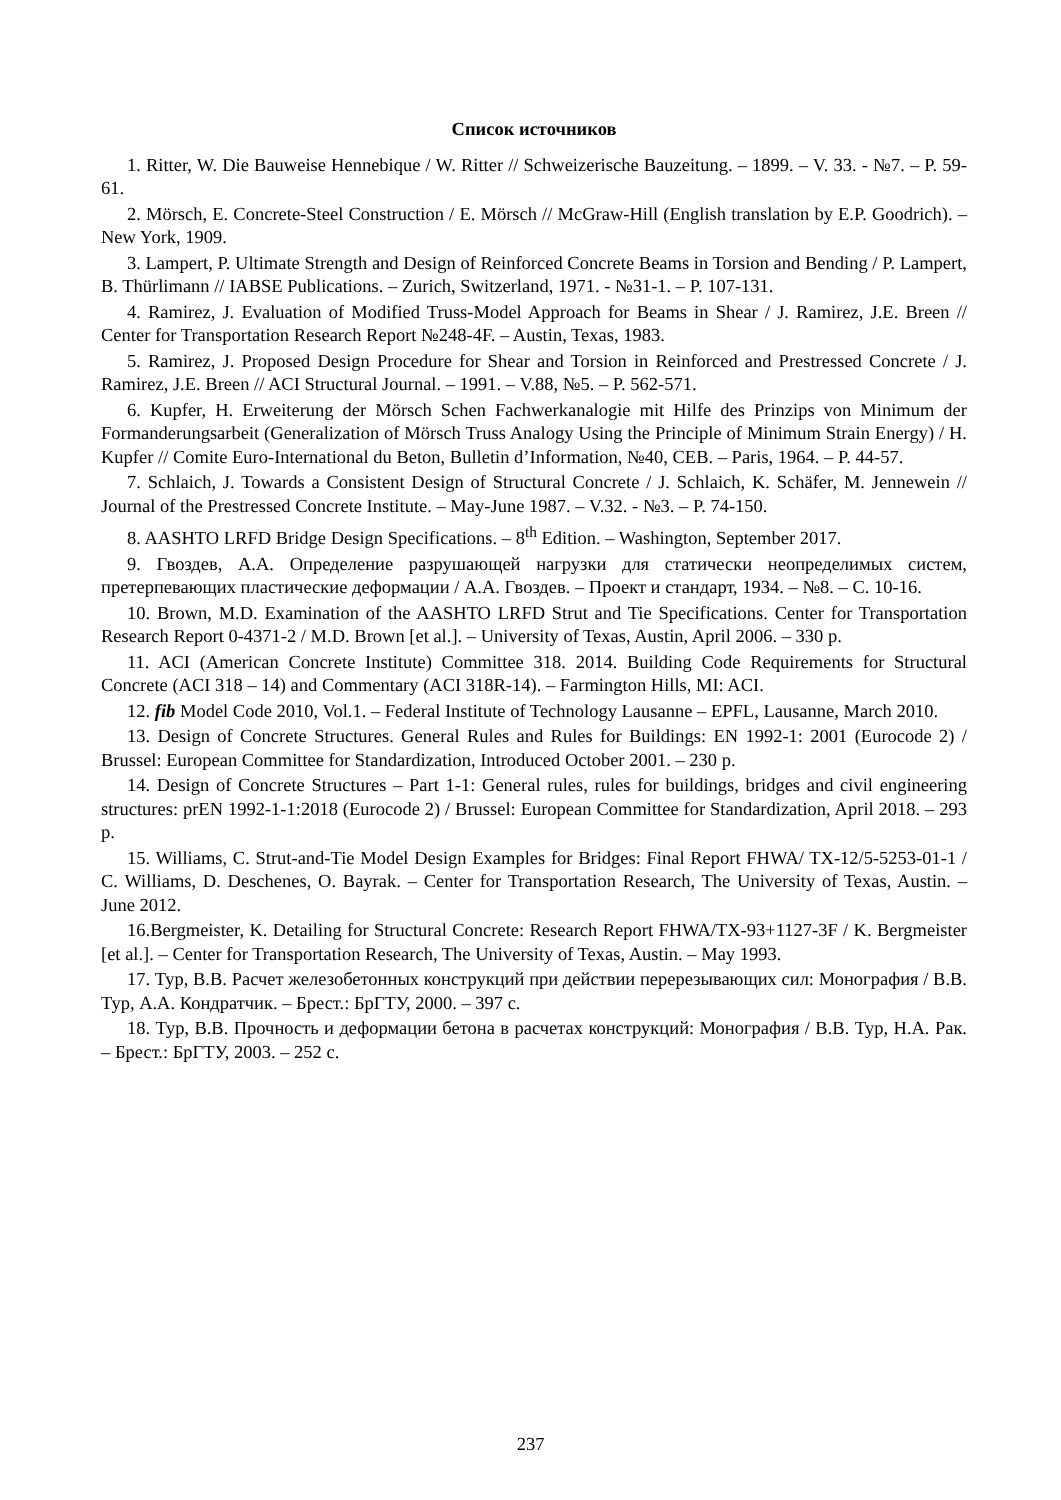Список источников
1. Ritter, W. Die Bauweise Hennebique / W. Ritter // Schweizerische Bauzeitung. – 1899. – V. 33. - №7. – P. 59-61.
2. Mörsch, E. Concrete-Steel Construction / E. Mörsch // McGraw-Hill (English translation by E.P. Goodrich). – New York, 1909.
3. Lampert, P. Ultimate Strength and Design of Reinforced Concrete Beams in Torsion and Bending / P. Lampert, B. Thürlimann // IABSE Publications. – Zurich, Switzerland, 1971. - №31-1. – P. 107-131.
4. Ramirez, J. Evaluation of Modified Truss-Model Approach for Beams in Shear / J. Ramirez, J.E. Breen // Center for Transportation Research Report №248-4F. – Austin, Texas, 1983.
5. Ramirez, J. Proposed Design Procedure for Shear and Torsion in Reinforced and Prestressed Concrete / J. Ramirez, J.E. Breen // ACI Structural Journal. – 1991. – V.88, №5. – P. 562-571.
6. Kupfer, H. Erweiterung der Mörsch Schen Fachwerkanalogie mit Hilfe des Prinzips von Minimum der Formanderungsarbeit (Generalization of Mörsch Truss Analogy Using the Principle of Minimum Strain Energy) / H. Kupfer // Comite Euro-International du Beton, Bulletin d’Information, №40, CEB. – Paris, 1964. – P. 44-57.
7. Schlaich, J. Towards a Consistent Design of Structural Concrete / J. Schlaich, K. Schäfer, M. Jennewein // Journal of the Prestressed Concrete Institute. – May-June 1987. – V.32. - №3. – P. 74-150.
8. AASHTO LRFD Bridge Design Specifications. – 8<sup>th</sup> Edition. – Washington, September 2017.
9. Гвоздев, А.А. Определение разрушающей нагрузки для статически неопределимых систем, претерпевающих пластические деформации / А.А. Гвоздев. – Проект и стандарт, 1934. – №8. – С. 10-16.
10. Brown, M.D. Examination of the AASHTO LRFD Strut and Tie Specifications. Center for Transportation Research Report 0-4371-2 / M.D. Brown [et al.]. – University of Texas, Austin, April 2006. – 330 p.
11. ACI (American Concrete Institute) Committee 318. 2014. Building Code Requirements for Structural Concrete (ACI 318 – 14) and Commentary (ACI 318R-14). – Farmington Hills, MI: ACI.
12. fib Model Code 2010, Vol.1. – Federal Institute of Technology Lausanne – EPFL, Lausanne, March 2010.
13. Design of Concrete Structures. General Rules and Rules for Buildings: EN 1992-1: 2001 (Eurocode 2) / Brussel: European Committee for Standardization, Introduced October 2001. – 230 p.
14. Design of Concrete Structures – Part 1-1: General rules, rules for buildings, bridges and civil engineering structures: prEN 1992-1-1:2018 (Eurocode 2) / Brussel: European Committee for Standardization, April 2018. – 293 p.
15. Williams, C. Strut-and-Tie Model Design Examples for Bridges: Final Report FHWA/ TX-12/5-5253-01-1 / C. Williams, D. Deschenes, O. Bayrak. – Center for Transportation Research, The University of Texas, Austin. – June 2012.
16.Bergmeister, K. Detailing for Structural Concrete: Research Report FHWA/TX-93+1127-3F / K. Bergmeister [et al.]. – Center for Transportation Research, The University of Texas, Austin. – May 1993.
17. Тур, В.В. Расчет железобетонных конструкций при действии перерезывающих сил: Монография / В.В. Тур, А.А. Кондратчик. – Брест.: БрГТУ, 2000. – 397 с.
18. Тур, В.В. Прочность и деформации бетона в расчетах конструкций: Монография / В.В. Тур, Н.А. Рак. – Брест.: БрГТУ, 2003. – 252 с.
237